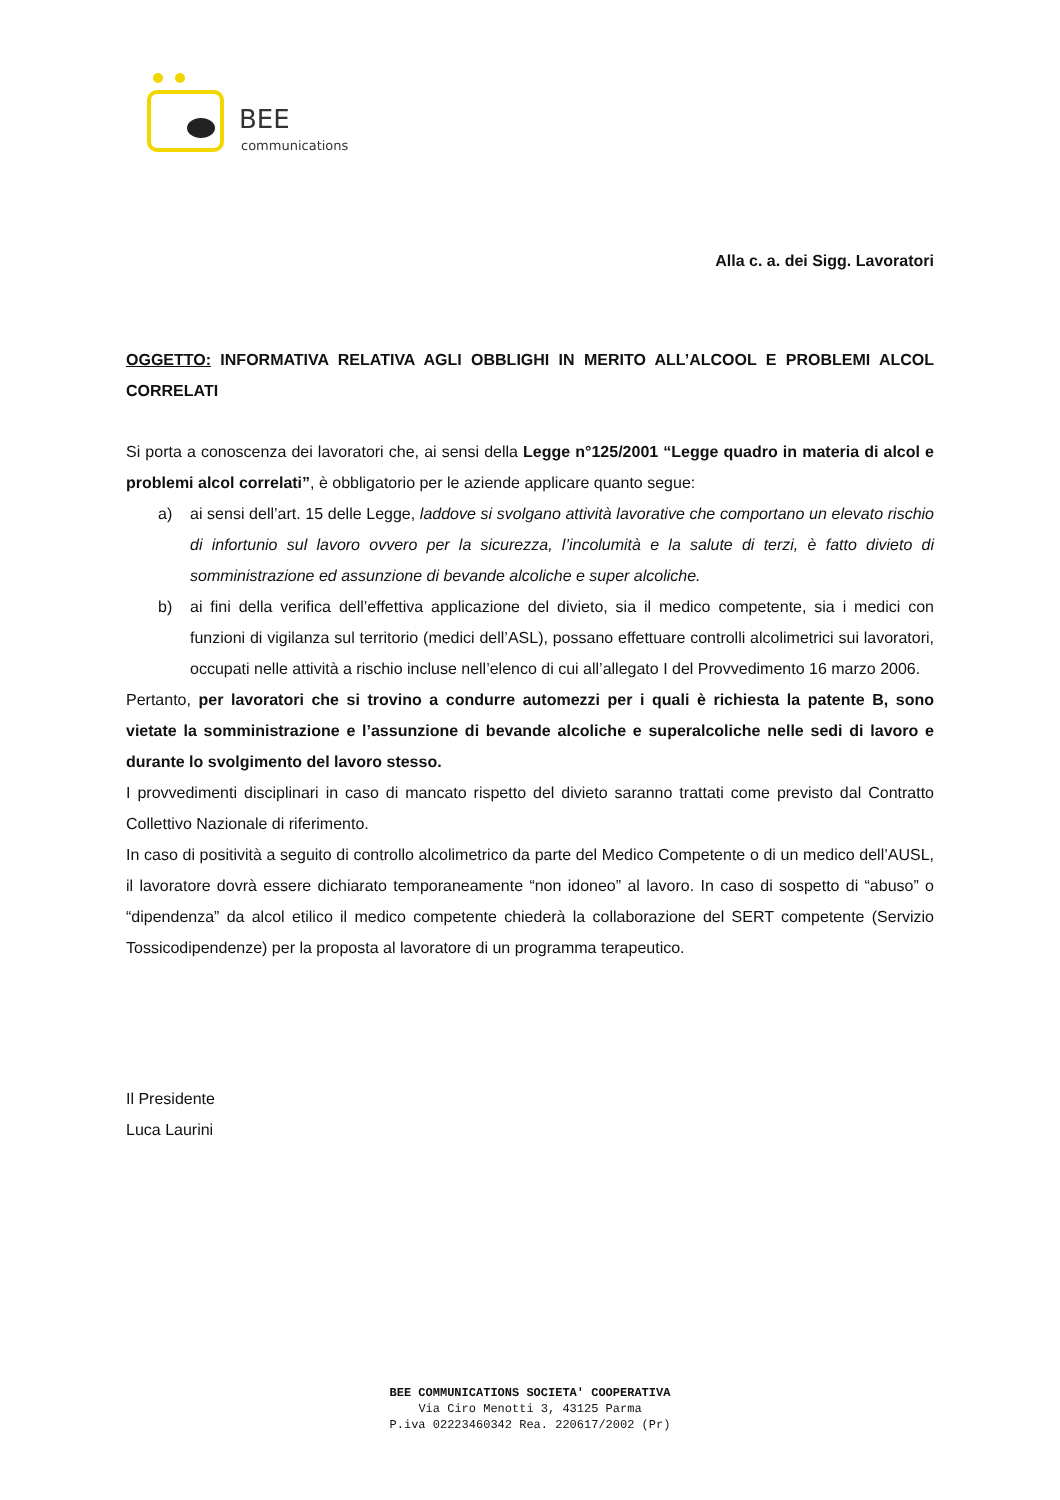BEE
communications
Alla c. a. dei Sigg. Lavoratori
OGGETTO: INFORMATIVA RELATIVA AGLI OBBLIGHI IN MERITO ALL’ALCOOL E PROBLEMI ALCOL CORRELATI
Si porta a conoscenza dei lavoratori che, ai sensi della Legge n°125/2001 “Legge quadro in materia di alcol e problemi alcol correlati”, è obbligatorio per le aziende applicare quanto segue:
a) ai sensi dell’art. 15 delle Legge, laddove si svolgano attività lavorative che comportano un elevato rischio di infortunio sul lavoro ovvero per la sicurezza, l’incolumità e la salute di terzi, è fatto divieto di somministrazione ed assunzione di bevande alcoliche e super alcoliche.
b) ai fini della verifica dell’effettiva applicazione del divieto, sia il medico competente, sia i medici con funzioni di vigilanza sul territorio (medici dell’ASL), possano effettuare controlli alcolimetrici sui lavoratori, occupati nelle attività a rischio incluse nell’elenco di cui all’allegato I del Provvedimento 16 marzo 2006.
Pertanto, per lavoratori che si trovino a condurre automezzi per i quali è richiesta la patente B, sono vietate la somministrazione e l’assunzione di bevande alcoliche e superalcoliche nelle sedi di lavoro e durante lo svolgimento del lavoro stesso.
I provvedimenti disciplinari in caso di mancato rispetto del divieto saranno trattati come previsto dal Contratto Collettivo Nazionale di riferimento.
In caso di positività a seguito di controllo alcolimetrico da parte del Medico Competente o di un medico dell’AUSL, il lavoratore dovrà essere dichiarato temporaneamente “non idoneo” al lavoro. In caso di sospetto di “abuso” o “dipendenza” da alcol etilico il medico competente chiederà la collaborazione del SERT competente (Servizio Tossicodipendenze) per la proposta al lavoratore di un programma terapeutico.
Il Presidente
Luca Laurini
BEE COMMUNICATIONS SOCIETA' COOPERATIVA
Via Ciro Menotti 3, 43125 Parma
P.iva 02223460342 Rea. 220617/2002 (Pr)